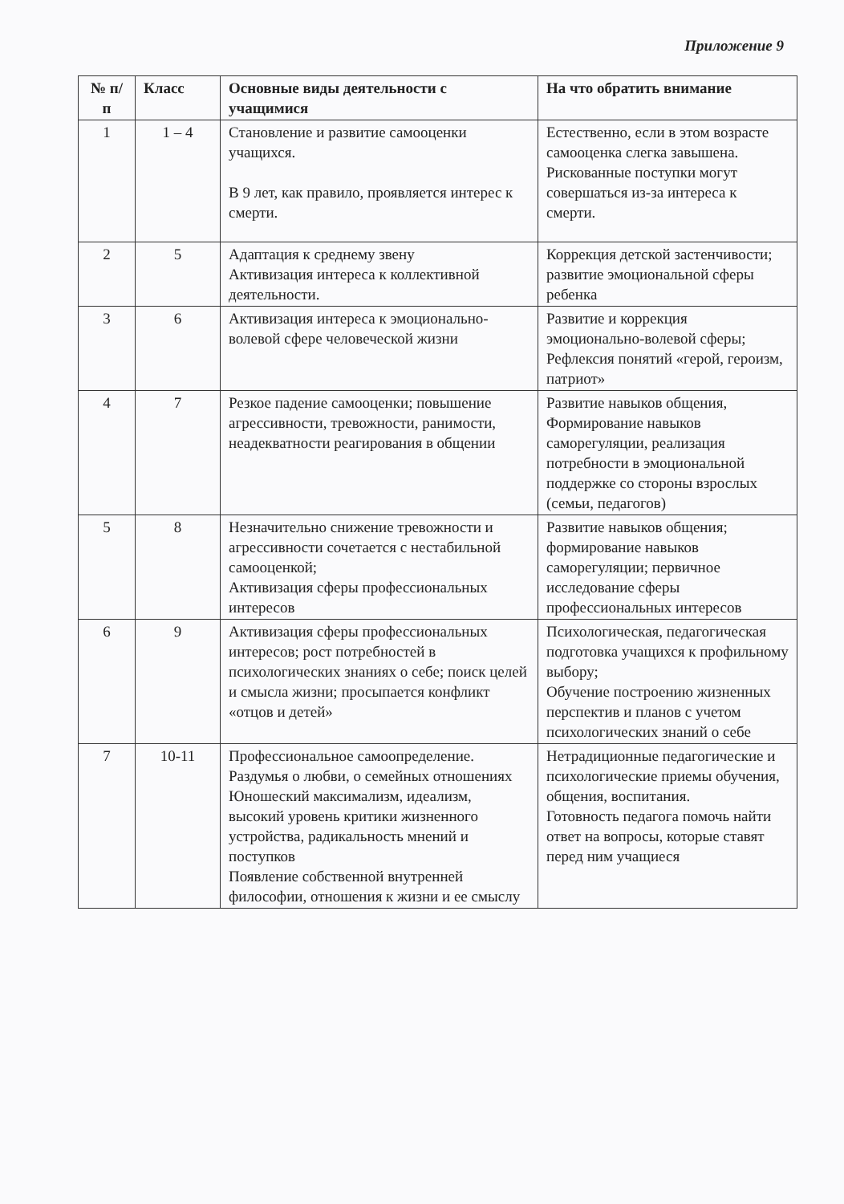Приложение 9
| № п/п | Класс | Основные виды деятельности с учащимися | На что обратить внимание |
| --- | --- | --- | --- |
| 1 | 1 – 4 | Становление и развитие самооценки учащихся. В 9 лет, как правило, проявляется интерес к смерти. | Естественно, если в этом возрасте самооценка слегка завышена. Рискованные поступки могут совершаться из-за интереса к смерти. |
| 2 | 5 | Адаптация к среднему звену Активизация интереса к коллективной деятельности. | Коррекция детской застенчивости; развитие эмоциональной сферы ребенка |
| 3 | 6 | Активизация интереса к эмоционально-волевой сфере человеческой жизни | Развитие и коррекция эмоционально-волевой сферы; Рефлексия понятий «герой, героизм, патриот» |
| 4 | 7 | Резкое падение самооценки; повышение агрессивности, тревожности, ранимости, неадекватности реагирования в общении | Развитие навыков общения, Формирование навыков саморегуляции, реализация потребности в эмоциональной поддержке со стороны взрослых (семьи, педагогов) |
| 5 | 8 | Незначительно снижение тревожности и агрессивности сочетается с нестабильной самооценкой; Активизация сферы профессиональных интересов | Развитие навыков общения; формирование навыков саморегуляции; первичное исследование сферы профессиональных интересов |
| 6 | 9 | Активизация сферы профессиональных интересов; рост потребностей в психологических знаниях о себе; поиск целей и смысла жизни; просыпается конфликт «отцов и детей» | Психологическая, педагогическая подготовка учащихся к профильному выбору; Обучение построению жизненных перспектив и планов с учетом психологических знаний о себе |
| 7 | 10-11 | Профессиональное самоопределение. Раздумья о любви, о семейных отношениях Юношеский максимализм, идеализм, высокий уровень критики жизненного устройства, радикальность мнений и поступков Появление собственной внутренней философии, отношения к жизни и ее смыслу | Нетрадиционные педагогические и психологические приемы обучения, общения, воспитания. Готовность педагога помочь найти ответ на вопросы, которые ставят перед ним учащиеся |